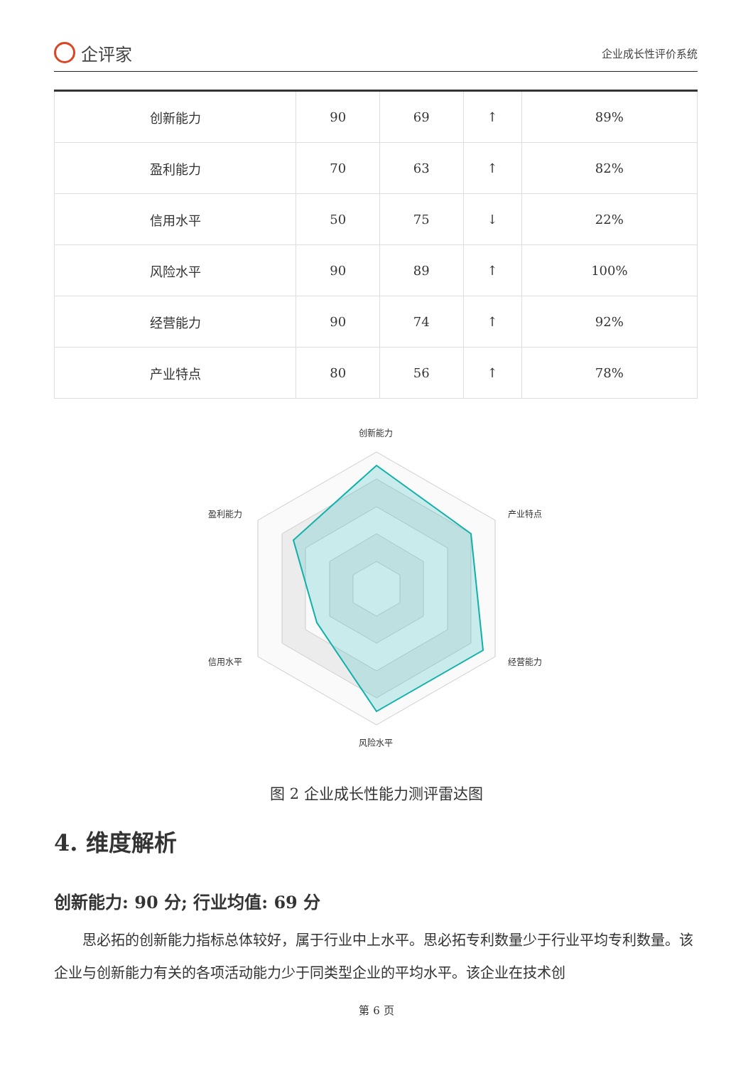企评家
企业成长性评价系统
| 创新能力 | 90 | 69 | ↑ | 89% |
| 盈利能力 | 70 | 63 | ↑ | 82% |
| 信用水平 | 50 | 75 | ↓ | 22% |
| 风险水平 | 90 | 89 | ↑ | 100% |
| 经营能力 | 90 | 74 | ↑ | 92% |
| 产业特点 | 80 | 56 | ↑ | 78% |
创新能力
产业特点
经营能力
风险水平
信用水平
盈利能力
图 2 企业成长性能力测评雷达图
4. 维度解析
创新能力: 90 分; 行业均值: 69 分
思必拓的创新能力指标总体较好，属于行业中上水平。思必拓专利数量少于行业平均专利数量。该企业与创新能力有关的各项活动能力少于同类型企业的平均水平。该企业在技术创
第 6 页